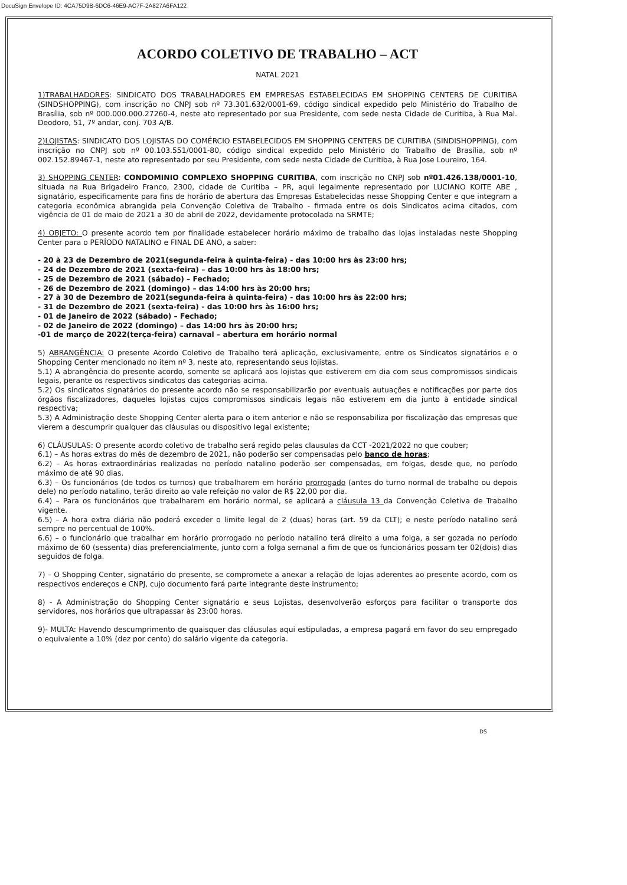DocuSign Envelope ID: 4CA75D9B-6DC6-46E9-AC7F-2A827A6FA122
ACORDO COLETIVO DE TRABALHO – ACT
NATAL 2021
1)TRABALHADORES: SINDICATO DOS TRABALHADORES EM EMPRESAS ESTABELECIDAS EM SHOPPING CENTERS DE CURITIBA (SINDSHOPPING), com inscrição no CNPJ sob nº 73.301.632/0001-69, código sindical expedido pelo Ministério do Trabalho de Brasília, sob nº 000.000.000.27260-4, neste ato representado por sua Presidente, com sede nesta Cidade de Curitiba, à Rua Mal. Deodoro, 51, 7º andar, conj. 703 A/B.
2)LOJISTAS: SINDICATO DOS LOJISTAS DO COMÉRCIO ESTABELECIDOS EM SHOPPING CENTERS DE CURITIBA (SINDISHOPPING), com inscrição no CNPJ sob nº 00.103.551/0001-80, código sindical expedido pelo Ministério do Trabalho de Brasília, sob nº 002.152.89467-1, neste ato representado por seu Presidente, com sede nesta Cidade de Curitiba, à Rua Jose Loureiro, 164.
3) SHOPPING CENTER: CONDOMINIO COMPLEXO SHOPPING CURITIBA, com inscrição no CNPJ sob nº01.426.138/0001-10, situada na Rua Brigadeiro Franco, 2300, cidade de Curitiba – PR, aqui legalmente representado por LUCIANO KOITE ABE , signatário, especificamente para fins de horário de abertura das Empresas Estabelecidas nesse Shopping Center e que integram a categoria econômica abrangida pela Convenção Coletiva de Trabalho - firmada entre os dois Sindicatos acima citados, com vigência de 01 de maio de 2021 a 30 de abril de 2022, devidamente protocolada na SRMTE;
4) OBJETO: O presente acordo tem por finalidade estabelecer horário máximo de trabalho das lojas instaladas neste Shopping Center para o PERÍODO NATALINO e FINAL DE ANO, a saber:
- 20 à 23 de Dezembro de 2021(segunda-feira à quinta-feira) - das 10:00 hrs às 23:00 hrs;
- 24 de Dezembro de 2021 (sexta-feira) – das 10:00 hrs às 18:00 hrs;
- 25 de Dezembro de 2021 (sábado) – Fechado;
- 26 de Dezembro de 2021 (domingo) – das 14:00 hrs às 20:00 hrs;
- 27 à 30 de Dezembro de 2021(segunda-feira à quinta-feira) - das 10:00 hrs às 22:00 hrs;
- 31 de Dezembro de 2021 (sexta-feira) - das 10:00 hrs às 16:00 hrs;
- 01 de Janeiro de 2022 (sábado) – Fechado;
- 02 de Janeiro de 2022 (domingo) – das 14:00 hrs às 20:00 hrs;
-01 de março de 2022(terça-feira) carnaval – abertura em horário normal
5) ABRANGÊNCIA: O presente Acordo Coletivo de Trabalho terá aplicação, exclusivamente, entre os Sindicatos signatários e o Shopping Center mencionado no item nº 3, neste ato, representando seus lojistas.
5.1) A abrangência do presente acordo, somente se aplicará aos lojistas que estiverem em dia com seus compromissos sindicais legais, perante os respectivos sindicatos das categorias acima.
5.2) Os sindicatos signatários do presente acordo não se responsabilizarão por eventuais autuações e notificações por parte dos órgãos fiscalizadores, daqueles lojistas cujos compromissos sindicais legais não estiverem em dia junto à entidade sindical respectiva;
5.3) A Administração deste Shopping Center alerta para o item anterior e não se responsabiliza por fiscalização das empresas que vierem a descumprir qualquer das cláusulas ou dispositivo legal existente;
6) CLÁUSULAS: O presente acordo coletivo de trabalho será regido pelas clausulas da CCT -2021/2022 no que couber;
6.1) – As horas extras do mês de dezembro de 2021, não poderão ser compensadas pelo banco de horas;
6.2) – As horas extraordinárias realizadas no período natalino poderão ser compensadas, em folgas, desde que, no período máximo de até 90 dias.
6.3) – Os funcionários (de todos os turnos) que trabalharem em horário prorrogado (antes do turno normal de trabalho ou depois dele) no período natalino, terão direito ao vale refeição no valor de R$ 22,00 por dia.
6.4) – Para os funcionários que trabalharem em horário normal, se aplicará a cláusula 13 da Convenção Coletiva de Trabalho vigente.
6.5) – A hora extra diária não poderá exceder o limite legal de 2 (duas) horas (art. 59 da CLT); e neste período natalino será sempre no percentual de 100%.
6.6) – o funcionário que trabalhar em horário prorrogado no período natalino terá direito a uma folga, a ser gozada no período máximo de 60 (sessenta) dias preferencialmente, junto com a folga semanal a fim de que os funcionários possam ter 02(dois) dias seguidos de folga.
7) – O Shopping Center, signatário do presente, se compromete a anexar a relação de lojas aderentes ao presente acordo, com os respectivos endereços e CNPJ, cujo documento fará parte integrante deste instrumento;
8) - A Administração do Shopping Center signatário e seus Lojistas, desenvolverão esforços para facilitar o transporte dos servidores, nos horários que ultrapassar às 23:00 horas.
9)- MULTA: Havendo descumprimento de quaisquer das cláusulas aqui estipuladas, a empresa pagará em favor do seu empregado o equivalente a 10% (dez por cento) do salário vigente da categoria.
DS